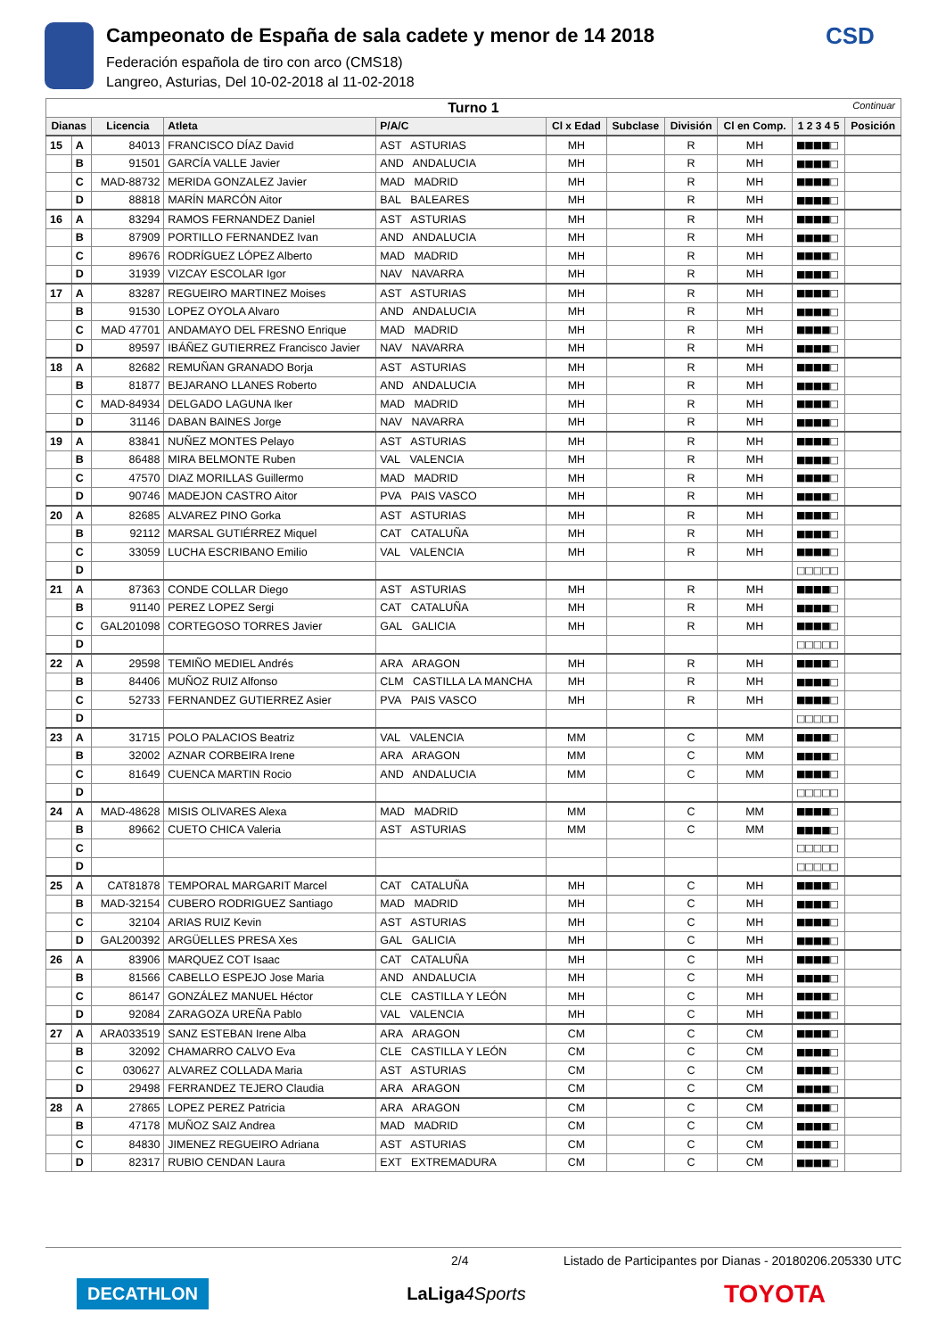Campeonato de España de sala cadete y menor de 14 2018
Federación española de tiro con arco (CMS18)
Langreo, Asturias, Del 10-02-2018 al 11-02-2018
CSD
| Turno 1 Continuar | | | | | | | | | | |
| Dianas | | Licencia | Atleta | P/A/C | Cl x Edad | Subclase | División | Cl en Comp. | 1 2 3 4 5 | Posición |
| 15 | A | 84013 | FRANCISCO DÍAZ David | AST ASTURIAS | MH | | R | MH | ■■■■□ | |
| | B | 91501 | GARCÍA VALLE Javier | AND ANDALUCIA | MH | | R | MH | ■■■■□ | |
| | C | MAD-88732 | MERIDA GONZALEZ Javier | MAD MADRID | MH | | R | MH | ■■■■□ | |
| | D | 88818 | MARÍN MARCÓN Aitor | BAL BALEARES | MH | | R | MH | ■■■■□ | |
| 16 | A | 83294 | RAMOS FERNANDEZ Daniel | AST ASTURIAS | MH | | R | MH | ■■■■□ | |
| | B | 87909 | PORTILLO FERNANDEZ Ivan | AND ANDALUCIA | MH | | R | MH | ■■■■□ | |
| | C | 89676 | RODRÍGUEZ LÓPEZ Alberto | MAD MADRID | MH | | R | MH | ■■■■□ | |
| | D | 31939 | VIZCAY ESCOLAR Igor | NAV NAVARRA | MH | | R | MH | ■■■■□ | |
| 17 | A | 83287 | REGUEIRO MARTINEZ Moises | AST ASTURIAS | MH | | R | MH | ■■■■□ | |
| | B | 91530 | LOPEZ OYOLA Alvaro | AND ANDALUCIA | MH | | R | MH | ■■■■□ | |
| | C | MAD 47701 | ANDAMAYO DEL FRESNO Enrique | MAD MADRID | MH | | R | MH | ■■■■□ | |
| | D | 89597 | IBÁÑEZ GUTIERREZ Francisco Javier | NAV NAVARRA | MH | | R | MH | ■■■■□ | |
| 18 | A | 82682 | REMUÑAN GRANADO Borja | AST ASTURIAS | MH | | R | MH | ■■■■□ | |
| | B | 81877 | BEJARANO LLANES Roberto | AND ANDALUCIA | MH | | R | MH | ■■■■□ | |
| | C | MAD-84934 | DELGADO LAGUNA Iker | MAD MADRID | MH | | R | MH | ■■■■□ | |
| | D | 31146 | DABAN BAINES Jorge | NAV NAVARRA | MH | | R | MH | ■■■■□ | |
| 19 | A | 83841 | NUÑEZ MONTES Pelayo | AST ASTURIAS | MH | | R | MH | ■■■■□ | |
| | B | 86488 | MIRA BELMONTE Ruben | VAL VALENCIA | MH | | R | MH | ■■■■□ | |
| | C | 47570 | DIAZ MORILLAS Guillermo | MAD MADRID | MH | | R | MH | ■■■■□ | |
| | D | 90746 | MADEJON CASTRO Aitor | PVA PAIS VASCO | MH | | R | MH | ■■■■□ | |
| 20 | A | 82685 | ALVAREZ PINO Gorka | AST ASTURIAS | MH | | R | MH | ■■■■□ | |
| | B | 92112 | MARSAL GUTIÉRREZ Miquel | CAT CATALUÑA | MH | | R | MH | ■■■■□ | |
| | C | 33059 | LUCHA ESCRIBANO Emilio | VAL VALENCIA | MH | | R | MH | ■■■■□ | |
| | D | | | | | | | | □□□□□ | |
| 21 | A | 87363 | CONDE COLLAR Diego | AST ASTURIAS | MH | | R | MH | ■■■■□ | |
| | B | 91140 | PEREZ LOPEZ Sergi | CAT CATALUÑA | MH | | R | MH | ■■■■□ | |
| | C | GAL201098 | CORTEGOSO TORRES Javier | GAL GALICIA | MH | | R | MH | ■■■■□ | |
| | D | | | | | | | | □□□□□ | |
| 22 | A | 29598 | TEMIÑO MEDIEL Andrés | ARA ARAGON | MH | | R | MH | ■■■■□ | |
| | B | 84406 | MUÑOZ RUIZ Alfonso | CLM CASTILLA LA MANCHA | MH | | R | MH | ■■■■□ | |
| | C | 52733 | FERNANDEZ GUTIERREZ Asier | PVA PAIS VASCO | MH | | R | MH | ■■■■□ | |
| | D | | | | | | | | □□□□□ | |
| 23 | A | 31715 | POLO PALACIOS Beatriz | VAL VALENCIA | MM | | C | MM | ■■■■□ | |
| | B | 32002 | AZNAR CORBEIRA Irene | ARA ARAGON | MM | | C | MM | ■■■■□ | |
| | C | 81649 | CUENCA MARTIN Rocio | AND ANDALUCIA | MM | | C | MM | ■■■■□ | |
| | D | | | | | | | | □□□□□ | |
| 24 | A | MAD-48628 | MISIS OLIVARES Alexa | MAD MADRID | MM | | C | MM | ■■■■□ | |
| | B | 89662 | CUETO CHICA Valeria | AST ASTURIAS | MM | | C | MM | ■■■■□ | |
| | C | | | | | | | | □□□□□ | |
| | D | | | | | | | | □□□□□ | |
| 25 | A | CAT81878 | TEMPORAL MARGARIT Marcel | CAT CATALUÑA | MH | | C | MH | ■■■■□ | |
| | B | MAD-32154 | CUBERO RODRIGUEZ Santiago | MAD MADRID | MH | | C | MH | ■■■■□ | |
| | C | 32104 | ARIAS RUIZ Kevin | AST ASTURIAS | MH | | C | MH | ■■■■□ | |
| | D | GAL200392 | ARGÜELLES PRESA Xes | GAL GALICIA | MH | | C | MH | ■■■■□ | |
| 26 | A | 83906 | MARQUEZ COT Isaac | CAT CATALUÑA | MH | | C | MH | ■■■■□ | |
| | B | 81566 | CABELLO ESPEJO Jose Maria | AND ANDALUCIA | MH | | C | MH | ■■■■□ | |
| | C | 86147 | GONZÁLEZ MANUEL Héctor | CLE CASTILLA Y LEÓN | MH | | C | MH | ■■■■□ | |
| | D | 92084 | ZARAGOZA UREÑA Pablo | VAL VALENCIA | MH | | C | MH | ■■■■□ | |
| 27 | A | ARA033519 | SANZ ESTEBAN Irene Alba | ARA ARAGON | CM | | C | CM | ■■■■□ | |
| | B | 32092 | CHAMARRO CALVO Eva | CLE CASTILLA Y LEÓN | CM | | C | CM | ■■■■□ | |
| | C | 030627 | ALVAREZ COLLADA Maria | AST ASTURIAS | CM | | C | CM | ■■■■□ | |
| | D | 29498 | FERRANDEZ TEJERO Claudia | ARA ARAGON | CM | | C | CM | ■■■■□ | |
| 28 | A | 27865 | LOPEZ PEREZ Patricia | ARA ARAGON | CM | | C | CM | ■■■■□ | |
| | B | 47178 | MUÑOZ SAIZ Andrea | MAD MADRID | CM | | C | CM | ■■■■□ | |
| | C | 84830 | JIMENEZ REGUEIRO Adriana | AST ASTURIAS | CM | | C | CM | ■■■■□ | |
| | D | 82317 | RUBIO CENDAN Laura | EXT EXTREMADURA | CM | | C | CM | ■■■■□ | |
2/4 Listado de Participantes por Dianas - 20180206.205330 UTC
DECATHLON LaLiga4Sports TOYOTA